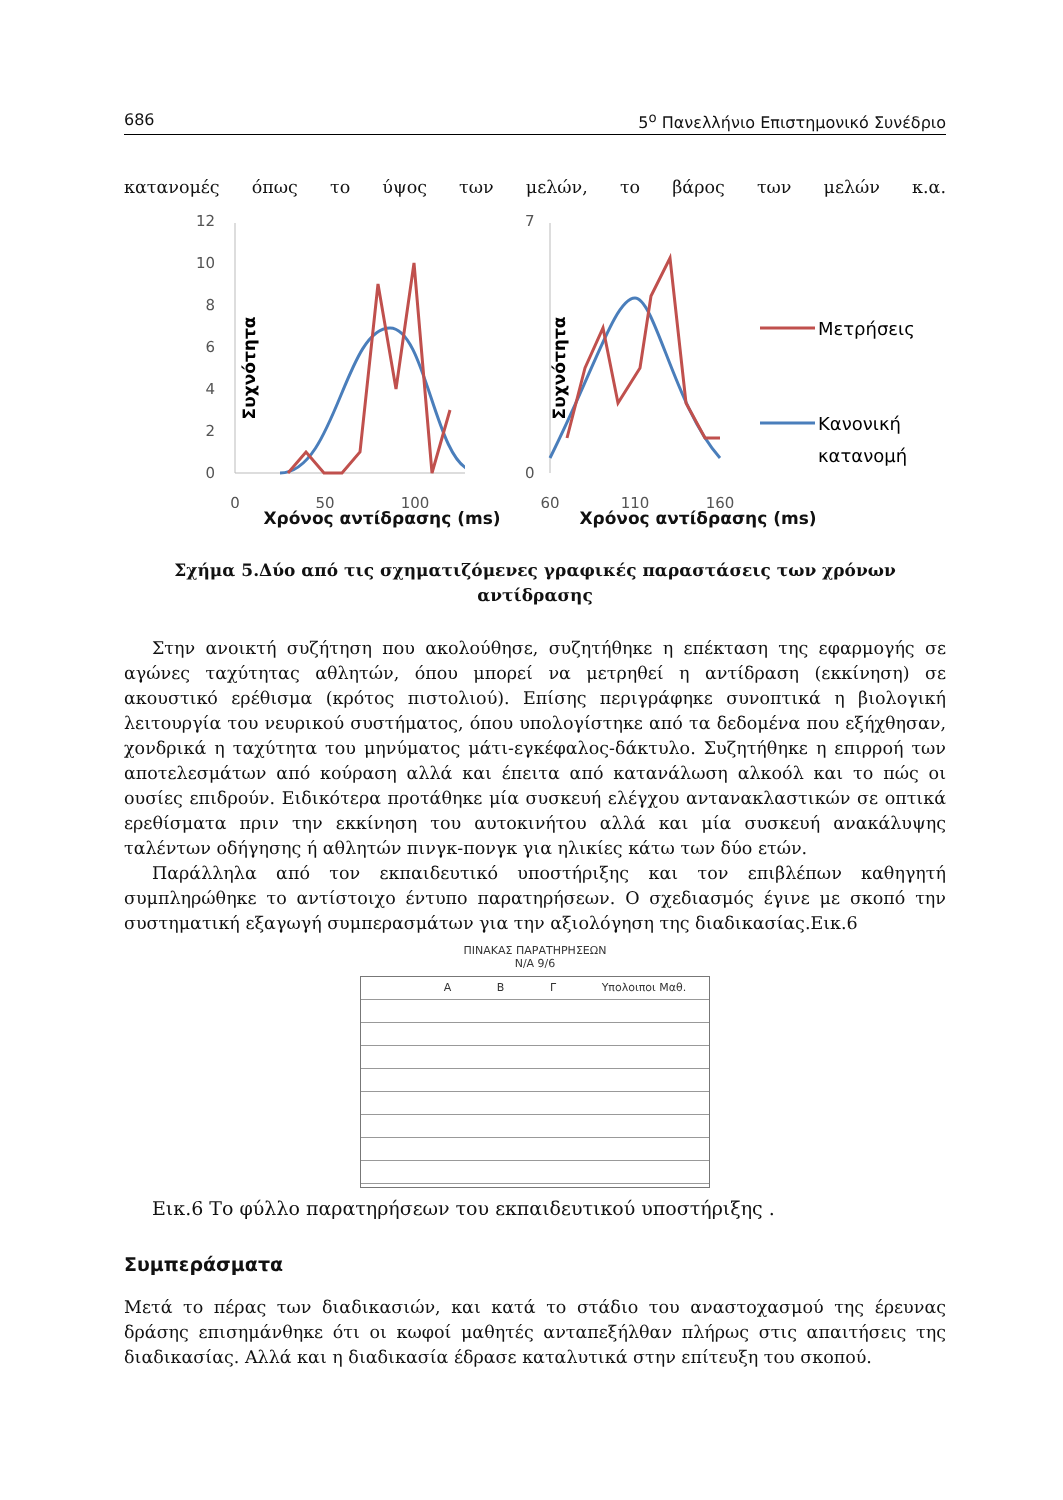686 5<sup>ο</sup> Πανελλήνιο Επιστημονικό Συνέδριο
κατανομές όπως το ύψος των μελών, το βάρος των μελών κ.α.
Συχνότητα
12
10
8
6
4
2
0
0
50
100
Συχνότητα
7
0
Μετρήσεις
Κανονική
κατανομή
60
110
160
Χρόνος αντίδρασης (ms) Χρόνος αντίδρασης (ms)
Σχήμα 5.Δύο από τις σχηματιζόμενες γραφικές παραστάσεις των χρόνων αντίδρασης
Στην ανοικτή συζήτηση που ακολούθησε, συζητήθηκε η επέκταση της εφαρμογής σε αγώνες ταχύτητας αθλητών, όπου μπορεί να μετρηθεί η αντίδραση (εκκίνηση) σε ακουστικό ερέθισμα (κρότος πιστολιού). Επίσης περιγράφηκε συνοπτικά η βιολογική λειτουργία του νευρικού συστήματος, όπου υπολογίστηκε από τα δεδομένα που εξήχθησαν, χονδρικά η ταχύτητα του μηνύματος μάτι-εγκέφαλος-δάκτυλο. Συζητήθηκε η επιρροή των αποτελεσμάτων από κούραση αλλά και έπειτα από κατανάλωση αλκοόλ και το πώς οι ουσίες επιδρούν. Ειδικότερα προτάθηκε μία συσκευή ελέγχου αντανακλαστικών σε οπτικά ερεθίσματα πριν την εκκίνηση του αυτοκινήτου αλλά και μία συσκευή ανακάλυψης ταλέντων οδήγησης ή αθλητών πινγκ-πονγκ για ηλικίες κάτω των δύο ετών.
Παράλληλα από τον εκπαιδευτικό υποστήριξης και τον επιβλέπων καθηγητή συμπληρώθηκε το αντίστοιχο έντυπο παρατηρήσεων. Ο σχεδιασμός έγινε με σκοπό την συστηματική εξαγωγή συμπερασμάτων για την αξιολόγηση της διαδικασίας.Εικ.6
ΠΙΝΑΚΑΣ ΠΑΡΑΤΗΡΗΣΕΩΝ
Ν/Α 9/6
Α Β Γ Υπολοιποι Μαθ.
Εικ.6 Το φύλλο παρατηρήσεων του εκπαιδευτικού υποστήριξης .
Συμπεράσματα
Μετά το πέρας των διαδικασιών, και κατά το στάδιο του αναστοχασμού της έρευνας δράσης επισημάνθηκε ότι οι κωφοί μαθητές ανταπεξήλθαν πλήρως στις απαιτήσεις της διαδικασίας. Αλλά και η διαδικασία έδρασε καταλυτικά στην επίτευξη του σκοπού.